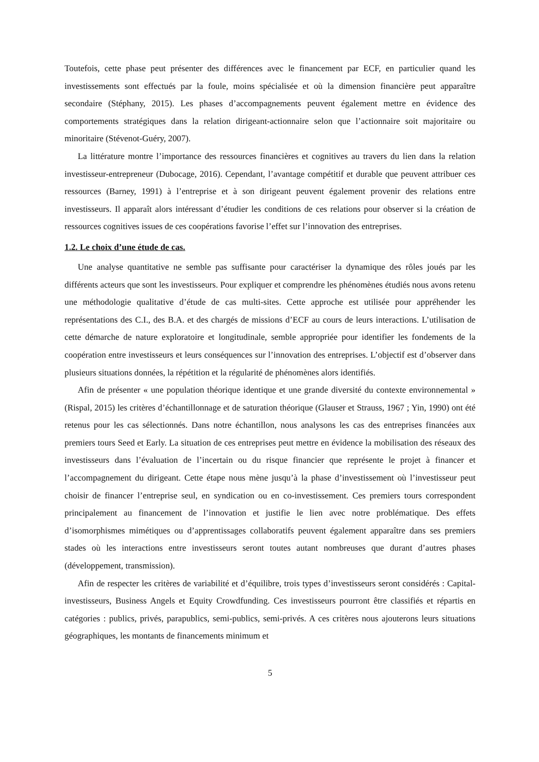Toutefois, cette phase peut présenter des différences avec le financement par ECF, en particulier quand les investissements sont effectués par la foule, moins spécialisée et où la dimension financière peut apparaître secondaire (Stéphany, 2015). Les phases d’accompagnements peuvent également mettre en évidence des comportements stratégiques dans la relation dirigeant-actionnaire selon que l’actionnaire soit majoritaire ou minoritaire (Stévenot-Guéry, 2007).
La littérature montre l’importance des ressources financières et cognitives au travers du lien dans la relation investisseur-entrepreneur (Dubocage, 2016). Cependant, l’avantage compétitif et durable que peuvent attribuer ces ressources (Barney, 1991) à l’entreprise et à son dirigeant peuvent également provenir des relations entre investisseurs. Il apparaît alors intéressant d’étudier les conditions de ces relations pour observer si la création de ressources cognitives issues de ces coopérations favorise l’effet sur l’innovation des entreprises.
1.2. Le choix d’une étude de cas.
Une analyse quantitative ne semble pas suffisante pour caractériser la dynamique des rôles joués par les différents acteurs que sont les investisseurs. Pour expliquer et comprendre les phénomènes étudiés nous avons retenu une méthodologie qualitative d’étude de cas multi-sites. Cette approche est utilisée pour appréhender les représentations des C.I., des B.A. et des chargés de missions d’ECF au cours de leurs interactions. L’utilisation de cette démarche de nature exploratoire et longitudinale, semble appropriée pour identifier les fondements de la coopération entre investisseurs et leurs conséquences sur l’innovation des entreprises. L’objectif est d’observer dans plusieurs situations données, la répétition et la régularité de phénomènes alors identifiés.
Afin de présenter « une population théorique identique et une grande diversité du contexte environnemental » (Rispal, 2015) les critères d’échantillonnage et de saturation théorique (Glauser et Strauss, 1967 ; Yin, 1990) ont été retenus pour les cas sélectionnés. Dans notre échantillon, nous analysons les cas des entreprises financées aux premiers tours Seed et Early. La situation de ces entreprises peut mettre en évidence la mobilisation des réseaux des investisseurs dans l’évaluation de l’incertain ou du risque financier que représente le projet à financer et l’accompagnement du dirigeant. Cette étape nous mène jusqu’à la phase d’investissement où l’investisseur peut choisir de financer l’entreprise seul, en syndication ou en co-investissement. Ces premiers tours correspondent principalement au financement de l’innovation et justifie le lien avec notre problématique. Des effets d’isomorphismes mimétiques ou d’apprentissages collaboratifs peuvent également apparaître dans ses premiers stades où les interactions entre investisseurs seront toutes autant nombreuses que durant d’autres phases (développement, transmission).
Afin de respecter les critères de variabilité et d’équilibre, trois types d’investisseurs seront considérés : Capital-investisseurs, Business Angels et Equity Crowdfunding. Ces investisseurs pourront être classifiés et répartis en catégories : publics, privés, parapublics, semi-publics, semi-privés. A ces critères nous ajouterons leurs situations géographiques, les montants de financements minimum et
5